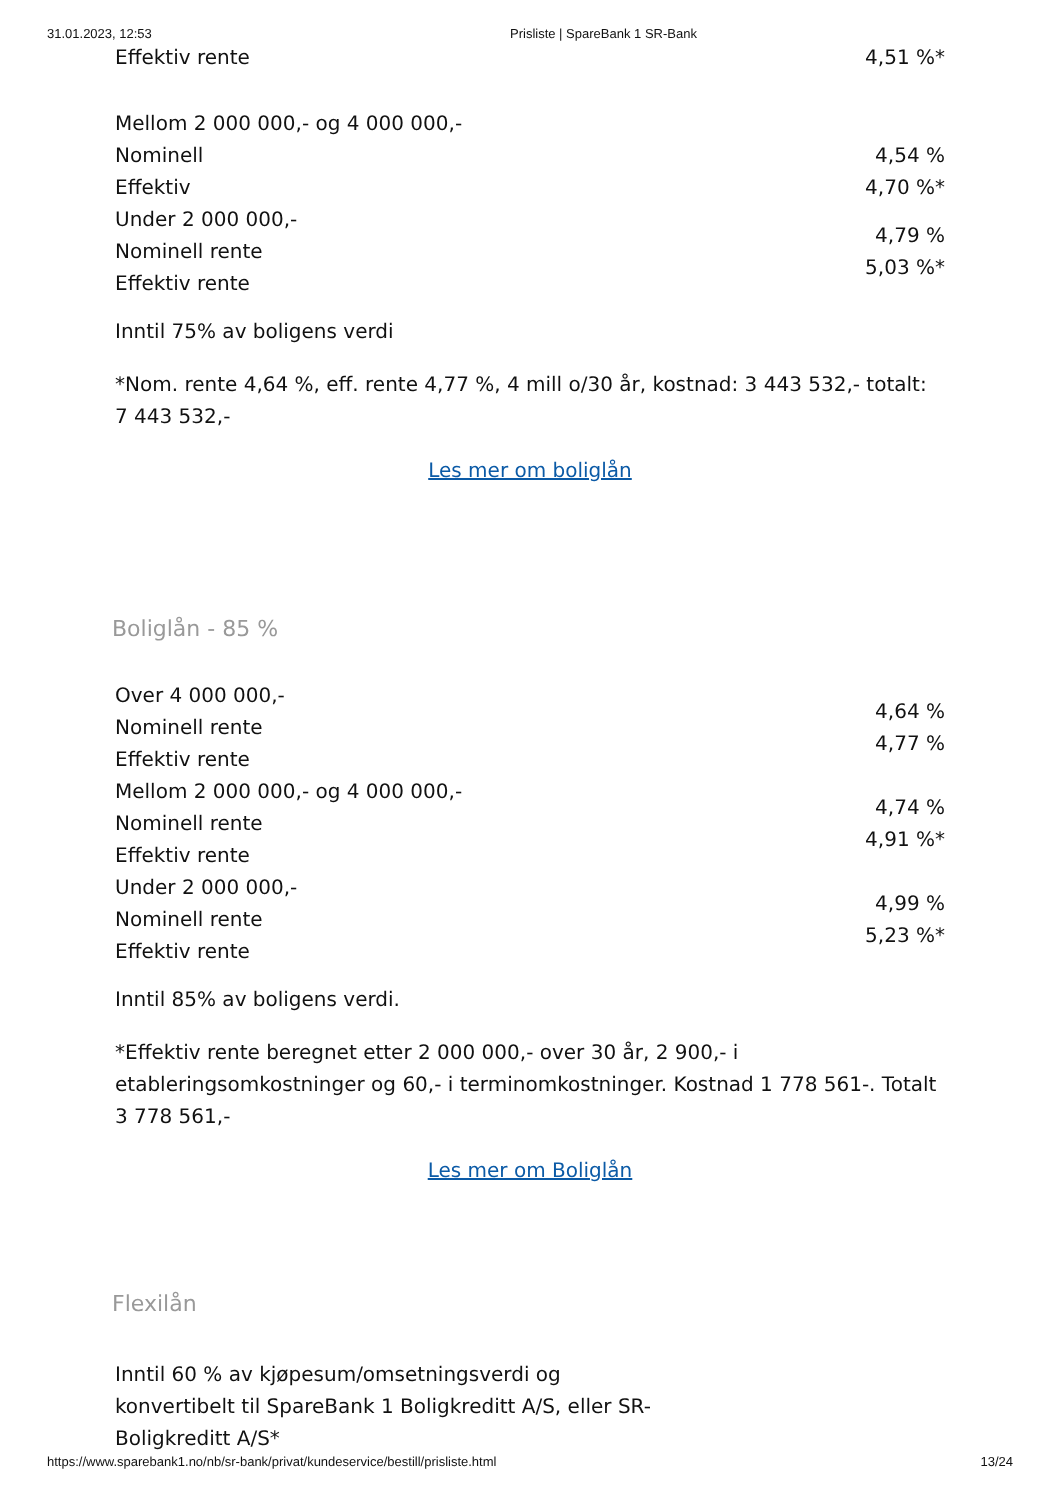31.01.2023, 12:53 Prisliste | SpareBank 1 SR-Bank
| Effektiv rente | 4,51 %* |
| Mellom 2 000 000,- og 4 000 000,- | |
| Nominell | 4,54 % |
| Effektiv | 4,70 %* |
| Under 2 000 000,- Nominell rente Effektiv rente | 4,79 % 5,03 %* |
Inntil 75% av boligens verdi
*Nom. rente 4,64 %, eff. rente 4,77 %, 4 mill o/30 år, kostnad: 3 443 532,- totalt: 7 443 532,-
Les mer om boliglån
Boliglån - 85 %
| Over 4 000 000,- Nominell rente Effektiv rente | 4,64 % 4,77 % |
| Mellom 2 000 000,- og 4 000 000,- Nominell rente Effektiv rente | 4,74 % 4,91 %* |
| Under 2 000 000,- Nominell rente Effektiv rente | 4,99 % 5,23 %* |
Inntil 85% av boligens verdi.
*Effektiv rente beregnet etter 2 000 000,- over 30 år, 2 900,- i etableringsomkostninger og 60,- i terminomkostninger. Kostnad 1 778 561-. Totalt 3 778 561,-
Les mer om Boliglån
Flexilån
Inntil 60 % av kjøpesum/omsetningsverdi og konvertibelt til SpareBank 1 Boligkreditt A/S, eller SR-Boligkreditt A/S*
https://www.sparebank1.no/nb/sr-bank/privat/kundeservice/bestill/prisliste.html 13/24